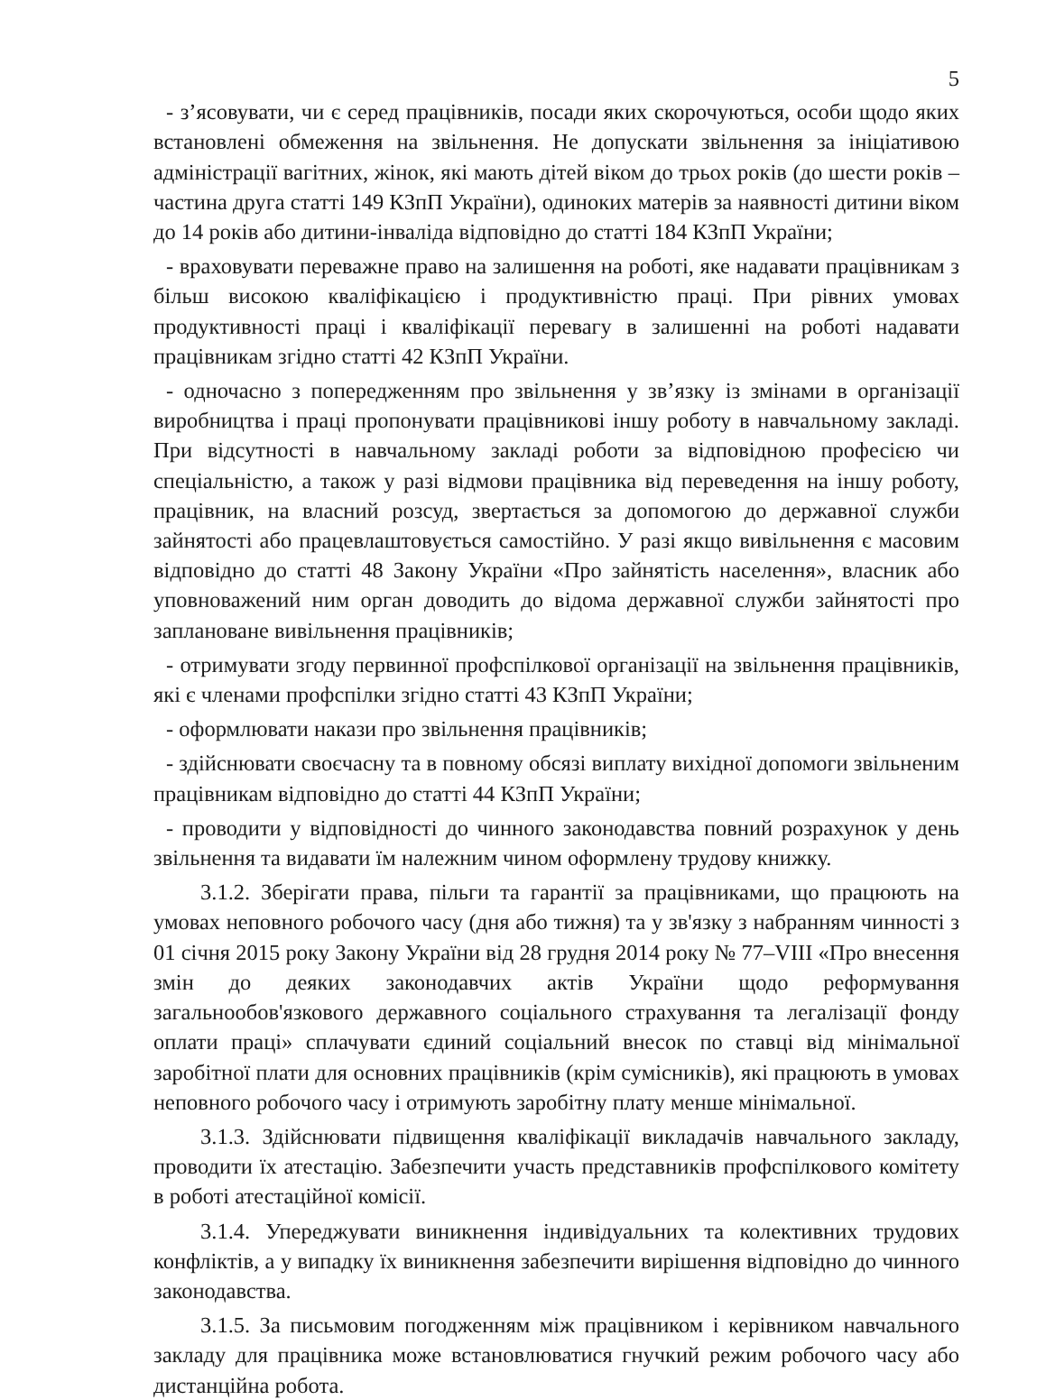5
- з’ясовувати, чи є серед працівників, посади яких скорочуються, особи щодо яких встановлені обмеження на звільнення. Не допускати звільнення за ініціативою адміністрації вагітних, жінок, які мають дітей віком до трьох років (до шести років – частина друга статті 149 КЗпП України), одиноких матерів за наявності дитини віком до 14 років або дитини-інваліда відповідно до статті 184 КЗпП України;
- враховувати переважне право на залишення на роботі, яке надавати працівникам з більш високою кваліфікацією і продуктивністю праці. При рівних умовах продуктивності праці і кваліфікації перевагу в залишенні на роботі надавати працівникам згідно статті 42 КЗпП України.
- одночасно з попередженням про звільнення у зв’язку із змінами в організації виробництва і праці пропонувати працівникові іншу роботу в навчальному закладі. При відсутності в навчальному закладі роботи за відповідною професією чи спеціальністю, а також у разі відмови працівника від переведення на іншу роботу, працівник, на власний розсуд, звертається за допомогою до державної служби зайнятості або працевлаштовується самостійно. У разі якщо вивільнення є масовим відповідно до статті 48 Закону України «Про зайнятість населення», власник або уповноважений ним орган доводить до відома державної служби зайнятості про заплановане вивільнення працівників;
- отримувати згоду первинної профспілкової організації на звільнення працівників, які є членами профспілки згідно статті 43 КЗпП України;
- оформлювати накази про звільнення працівників;
- здійснювати своєчасну та в повному обсязі виплату вихідної допомоги звільненим працівникам відповідно до статті 44 КЗпП України;
- проводити у відповідності до чинного законодавства повний розрахунок у день звільнення та видавати їм належним чином оформлену трудову книжку.
3.1.2. Зберігати права, пільги та гарантії за працівниками, що працюють на умовах неповного робочого часу (дня або тижня) та у зв'язку з набранням чинності з 01 січня 2015 року Закону України від 28 грудня 2014 року № 77–VIII «Про внесення змін до деяких законодавчих актів України щодо реформування загальнообов'язкового державного соціального страхування та легалізації фонду оплати праці» сплачувати єдиний соціальний внесок по ставці від мінімальної заробітної плати для основних працівників (крім сумісників), які працюють в умовах неповного робочого часу і отримують заробітну плату менше мінімальної.
3.1.3. Здійснювати підвищення кваліфікації викладачів навчального закладу, проводити їх атестацію. Забезпечити участь представників профспілкового комітету в роботі атестаційної комісії.
3.1.4. Упереджувати виникнення індивідуальних та колективних трудових конфліктів, а у випадку їх виникнення забезпечити вирішення відповідно до чинного законодавства.
3.1.5. За письмовим погодженням між працівником і керівником навчального закладу для працівника може встановлюватися гнучкий режим робочого часу або дистанційна робота.